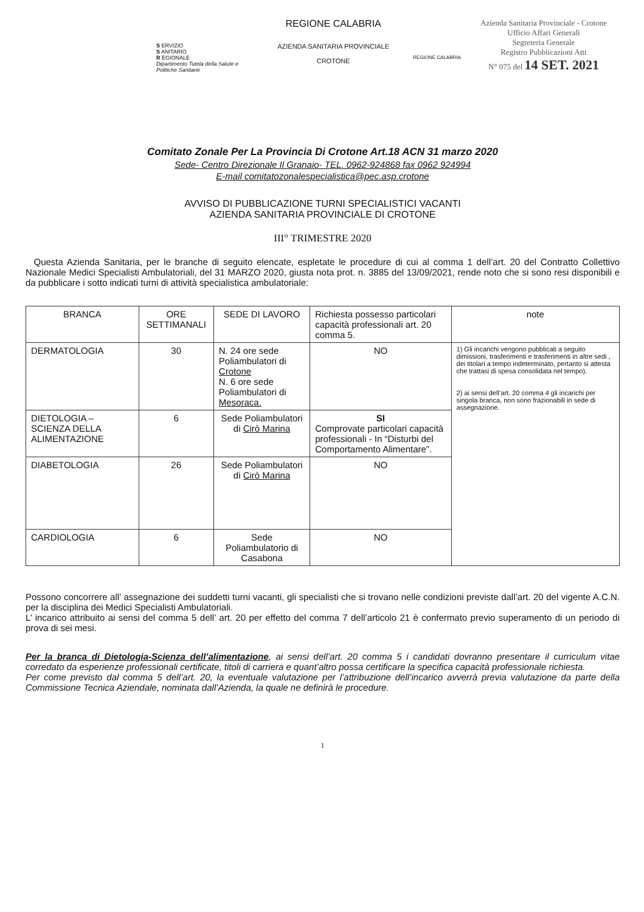S ERVIZIO
S ANITARIO
R EGIONALE
Dipartimento Tutela della Salute e Politiche Sanitarie
REGIONE CALABRIA
AZIENDA SANITARIA PROVINCIALE
CROTONE
REGIONE CALABRIA
Azienda Sanitaria Provinciale - Crotone
Ufficio Affari Generali
Segreteria Generale
Registro Pubblicazioni Atti
N° 075 del 14 SET. 2021
Comitato Zonale Per La Provincia Di Crotone Art.18 ACN 31 marzo 2020
Sede- Centro Direzionale Il Granaio- TEL. 0962-924868 fax 0962 924994
E-mail comitatozonalespecialistica@pec.asp.crotone
AVVISO DI PUBBLICAZIONE TURNI SPECIALISTICI VACANTI
AZIENDA SANITARIA PROVINCIALE DI CROTONE
III° TRIMESTRE 2020
Questa Azienda Sanitaria, per le branche di seguito elencate, espletate le procedure di cui al comma 1 dell’art. 20 del Contratto Collettivo Nazionale Medici Specialisti Ambulatoriali, del 31 MARZO 2020, giusta nota prot. n. 3885 del 13/09/2021, rende noto che si sono resi disponibili e da pubblicare i sotto indicati turni di attività specialistica ambulatoriale:
| BRANCA | ORE SETTIMANALI | SEDE DI LAVORO | Richiesta possesso particolari capacità professionali art. 20 comma 5. | note |
| --- | --- | --- | --- | --- |
| DERMATOLOGIA | 30 | N. 24 ore sede Poliambulatori di Crotone N. 6 ore sede Poliambulatori di Mesoraca. | NO | 1) Gli incarichi vengono pubblicati a seguito dimissioni, trasferimenti e trasferimenti in altre sedi , dei titolari a tempo indeterminato, pertanto si attesta che trattasi di spesa consolidata nel tempo). 2) ai sensi dell’art. 20 comma 4 gli incarichi per singola branca, non sono frazionabili in sede di assegnazione. |
| DIETOLOGIA – SCIENZA DELLA ALIMENTAZIONE | 6 | Sede Poliambulatori di Cirò Marina | SI Comprovate particolari capacità professionali - In “Disturbi del Comportamento Alimentare”. | |
| DIABETOLOGIA | 26 | Sede Poliambulatori di Cirò Marina | NO | |
| CARDIOLOGIA | 6 | Sede Poliambulatorio di Casabona | NO | |
Possono concorrere all’ assegnazione dei suddetti turni vacanti, gli specialisti che si trovano nelle condizioni previste dall’art. 20 del vigente A.C.N. per la disciplina dei Medici Specialisti Ambulatoriali.
L’ incarico attribuito ai sensi del comma 5 dell’ art. 20 per effetto del comma 7 dell’articolo 21 è confermato previo superamento di un periodo di prova di sei mesi.
Per la branca di Dietologia-Scienza dell’alimentazione, ai sensi dell’art. 20 comma 5 i candidati dovranno presentare il curriculum vitae corredato da esperienze professionali certificate, titoli di carriera e quant’altro possa certificare la specifica capacità professionale richiesta.
Per come previsto dal comma 5 dell’art. 20, la eventuale valutazione per l’attribuzione dell’incarico avverrà previa valutazione da parte della Commissione Tecnica Aziendale, nominata dall’Azienda, la quale ne definirà le procedure.
1